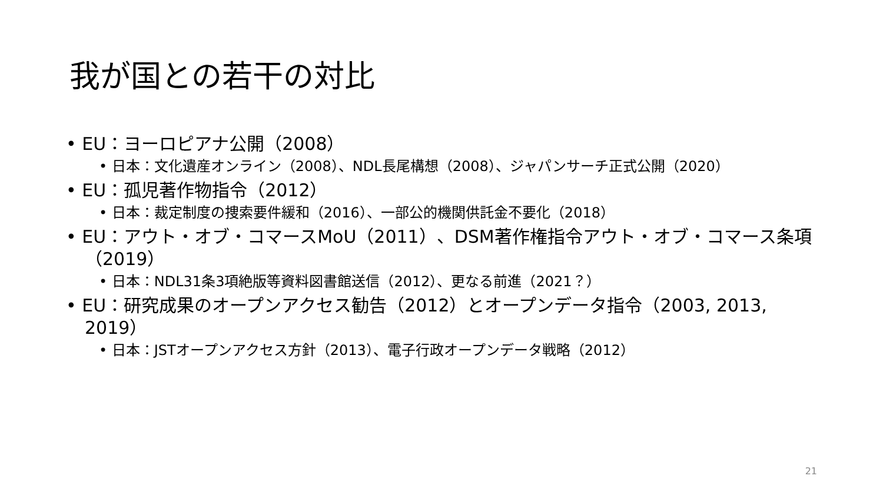我が国との若干の対比
• EU：ヨーロピアナ公開（2008）
• 日本：文化遺産オンライン（2008）、NDL長尾構想（2008）、ジャパンサーチ正式公開（2020）
• EU：孤児著作物指令（2012）
• 日本：裁定制度の捜索要件緩和（2016）、一部公的機関供託金不要化（2018）
• EU：アウト・オブ・コマースMoU（2011）、DSM著作権指令アウト・オブ・コマース条項（2019）
• 日本：NDL31条3項絶版等資料図書館送信（2012）、更なる前進（2021？）
• EU：研究成果のオープンアクセス勧告（2012）とオープンデータ指令（2003, 2013, 2019）
• 日本：JSTオープンアクセス方針（2013）、電子行政オープンデータ戦略（2012）
21